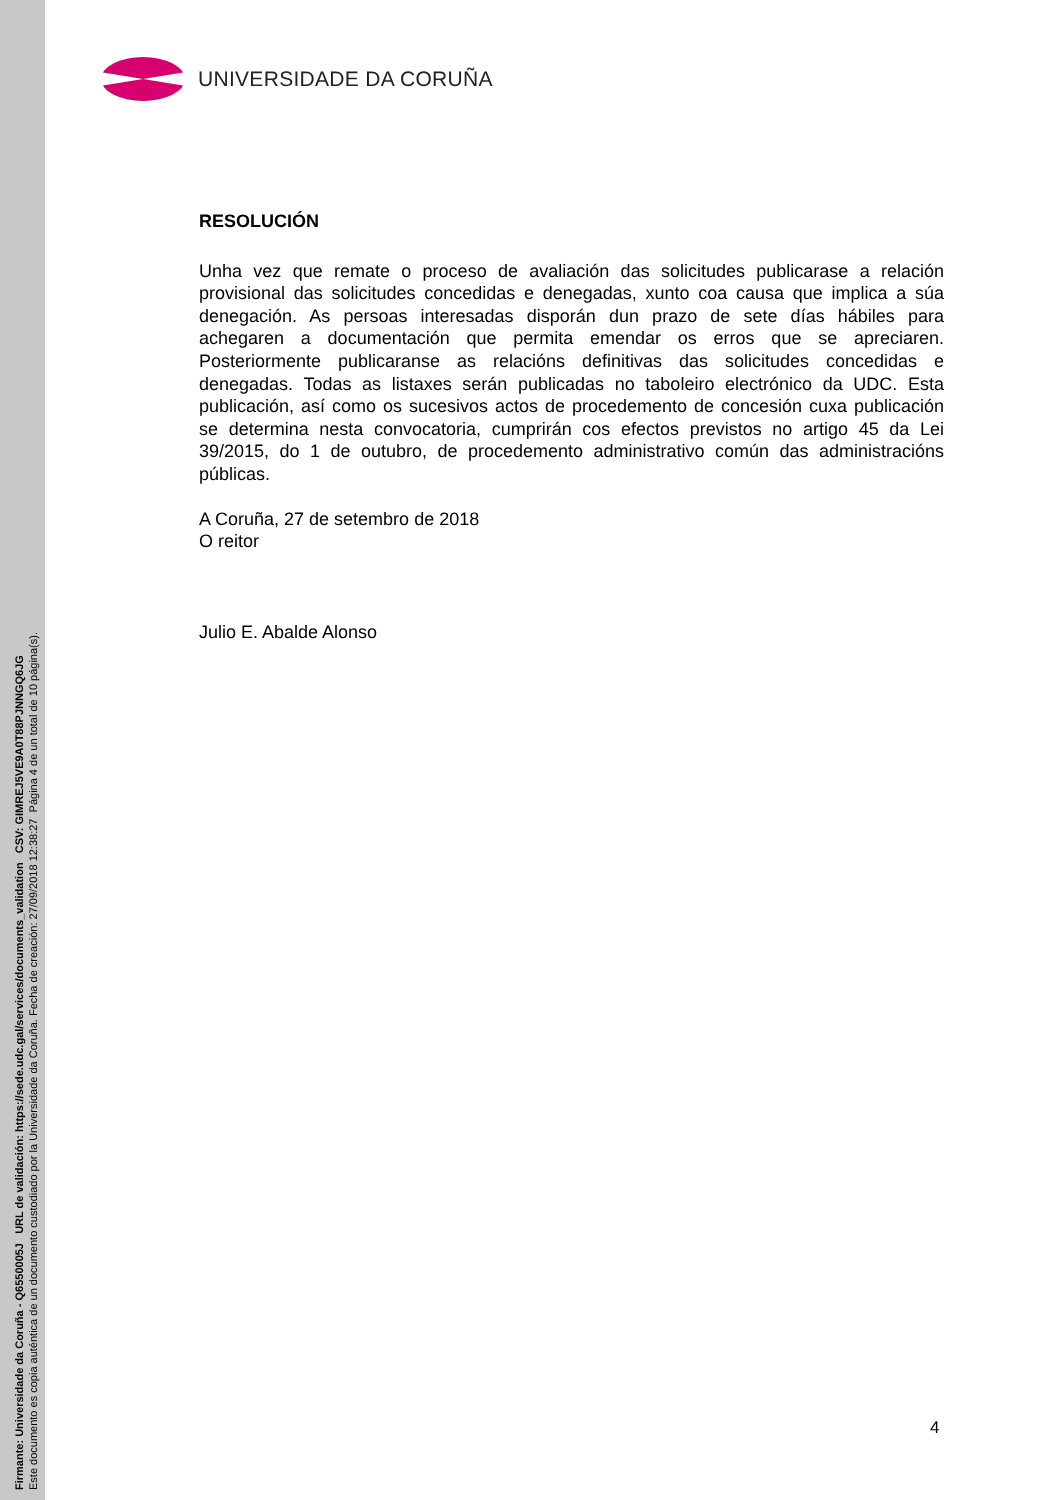Firmante: Universidade da Coruña - Q6550005J URL de validación: https://sede.udc.gal/services/documents_validation CSV: GIMREJ5VE9A0T88PJNNGQ6JG
Este documento es copia auténtica de un documento custodiado por la Universidade da Coruña. Fecha de creación: 27/09/2018 12:38:27 Página 4 de un total de 10 página(s).
UNIVERSIDADE DA CORUÑA
RESOLUCIÓN
Unha vez que remate o proceso de avaliación das solicitudes publicarase a relación provisional das solicitudes concedidas e denegadas, xunto coa causa que implica a súa denegación. As persoas interesadas disporán dun prazo de sete días hábiles para achegaren a documentación que permita emendar os erros que se apreciaren. Posteriormente publicaranse as relacións definitivas das solicitudes concedidas e denegadas. Todas as listaxes serán publicadas no taboleiro electrónico da UDC. Esta publicación, así como os sucesivos actos de procedemento de concesión cuxa publicación se determina nesta convocatoria, cumprirán cos efectos previstos no artigo 45 da Lei 39/2015, do 1 de outubro, de procedemento administrativo común das administracións públicas.
A Coruña, 27 de setembro de 2018
O reitor
Julio E. Abalde Alonso
4